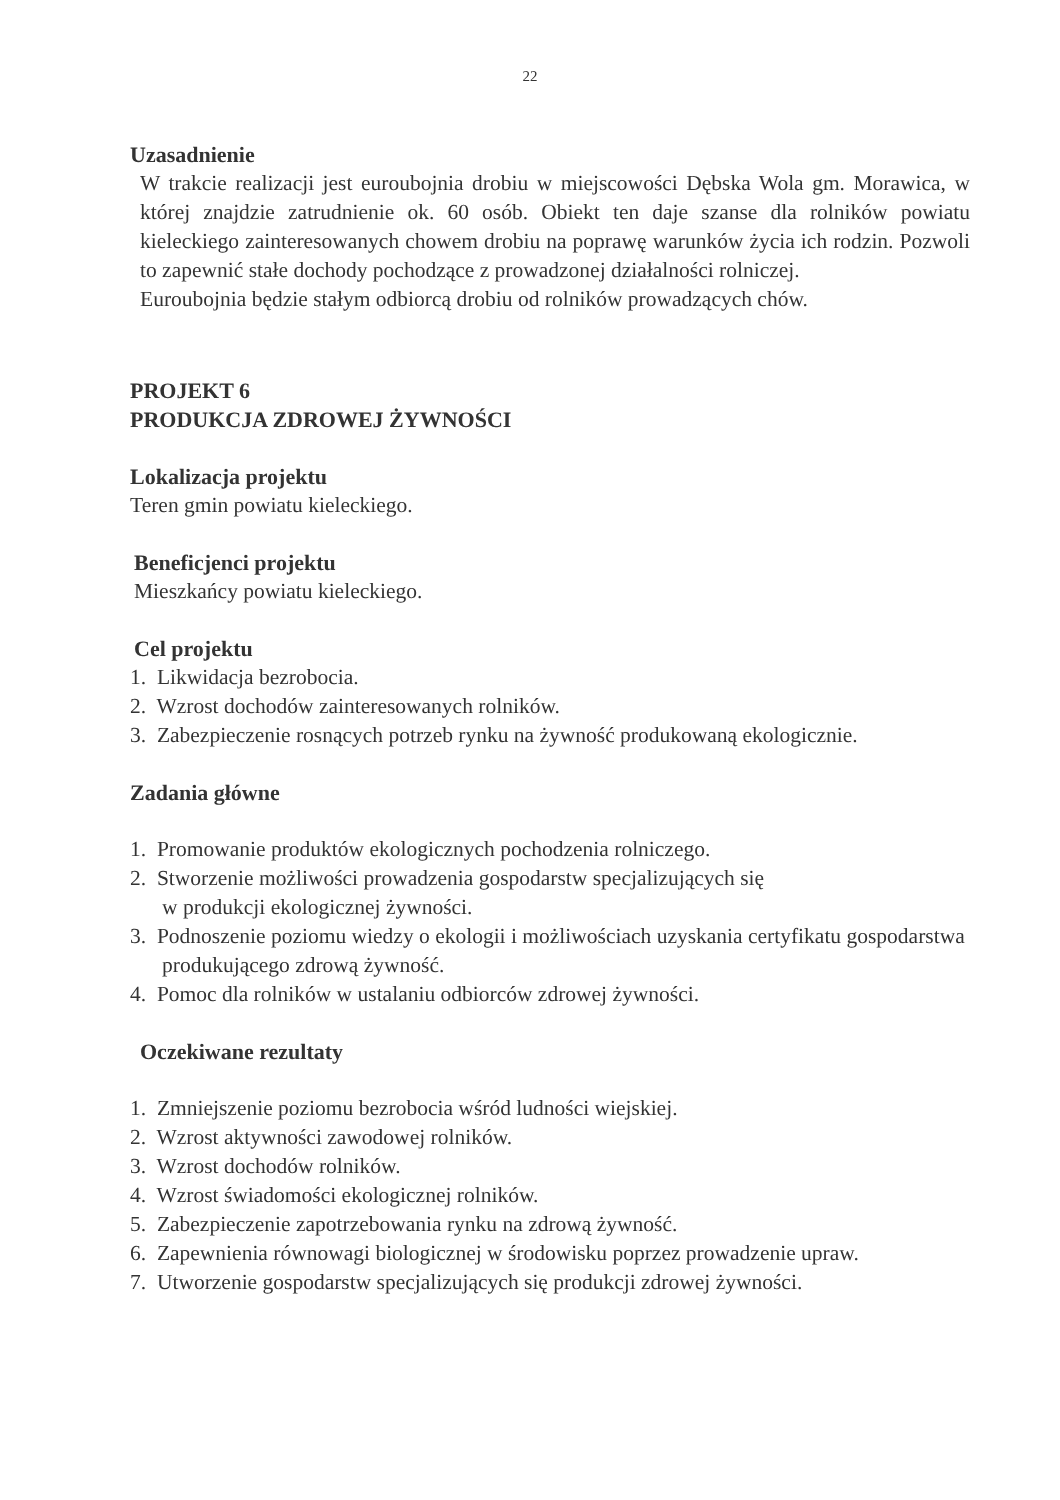22
Uzasadnienie
W trakcie realizacji jest euroubojnia drobiu w miejscowości Dębska Wola gm. Morawica, w której znajdzie zatrudnienie ok. 60 osób. Obiekt ten daje szanse dla rolników powiatu kieleckiego zainteresowanych chowem drobiu na poprawę warunków życia ich rodzin. Pozwoli to zapewnić stałe dochody pochodzące z prowadzonej działalności rolniczej.
Euroubojnia będzie stałym odbiorcą drobiu od rolników prowadzących chów.
PROJEKT 6
PRODUKCJA ZDROWEJ ŻYWNOŚCI
Lokalizacja projektu
Teren gmin powiatu kieleckiego.
Beneficjenci projektu
Mieszkańcy powiatu kieleckiego.
Cel projektu
1. Likwidacja bezrobocia.
2. Wzrost dochodów zainteresowanych rolników.
3. Zabezpieczenie rosnących potrzeb rynku na żywność produkowaną ekologicznie.
Zadania główne
1. Promowanie produktów ekologicznych pochodzenia rolniczego.
2. Stworzenie możliwości prowadzenia gospodarstw specjalizujących się
w produkcji ekologicznej żywności.
3. Podnoszenie poziomu wiedzy o ekologii i możliwościach uzyskania certyfikatu gospodarstwa produkującego zdrową żywność.
4. Pomoc dla rolników w ustalaniu odbiorców zdrowej żywności.
Oczekiwane rezultaty
1. Zmniejszenie poziomu bezrobocia wśród ludności wiejskiej.
2. Wzrost aktywności zawodowej rolników.
3. Wzrost dochodów rolników.
4. Wzrost świadomości ekologicznej rolników.
5. Zabezpieczenie zapotrzebowania rynku na zdrową żywność.
6. Zapewnienia równowagi biologicznej w środowisku poprzez prowadzenie upraw.
7. Utworzenie gospodarstw specjalizujących się produkcji zdrowej żywności.